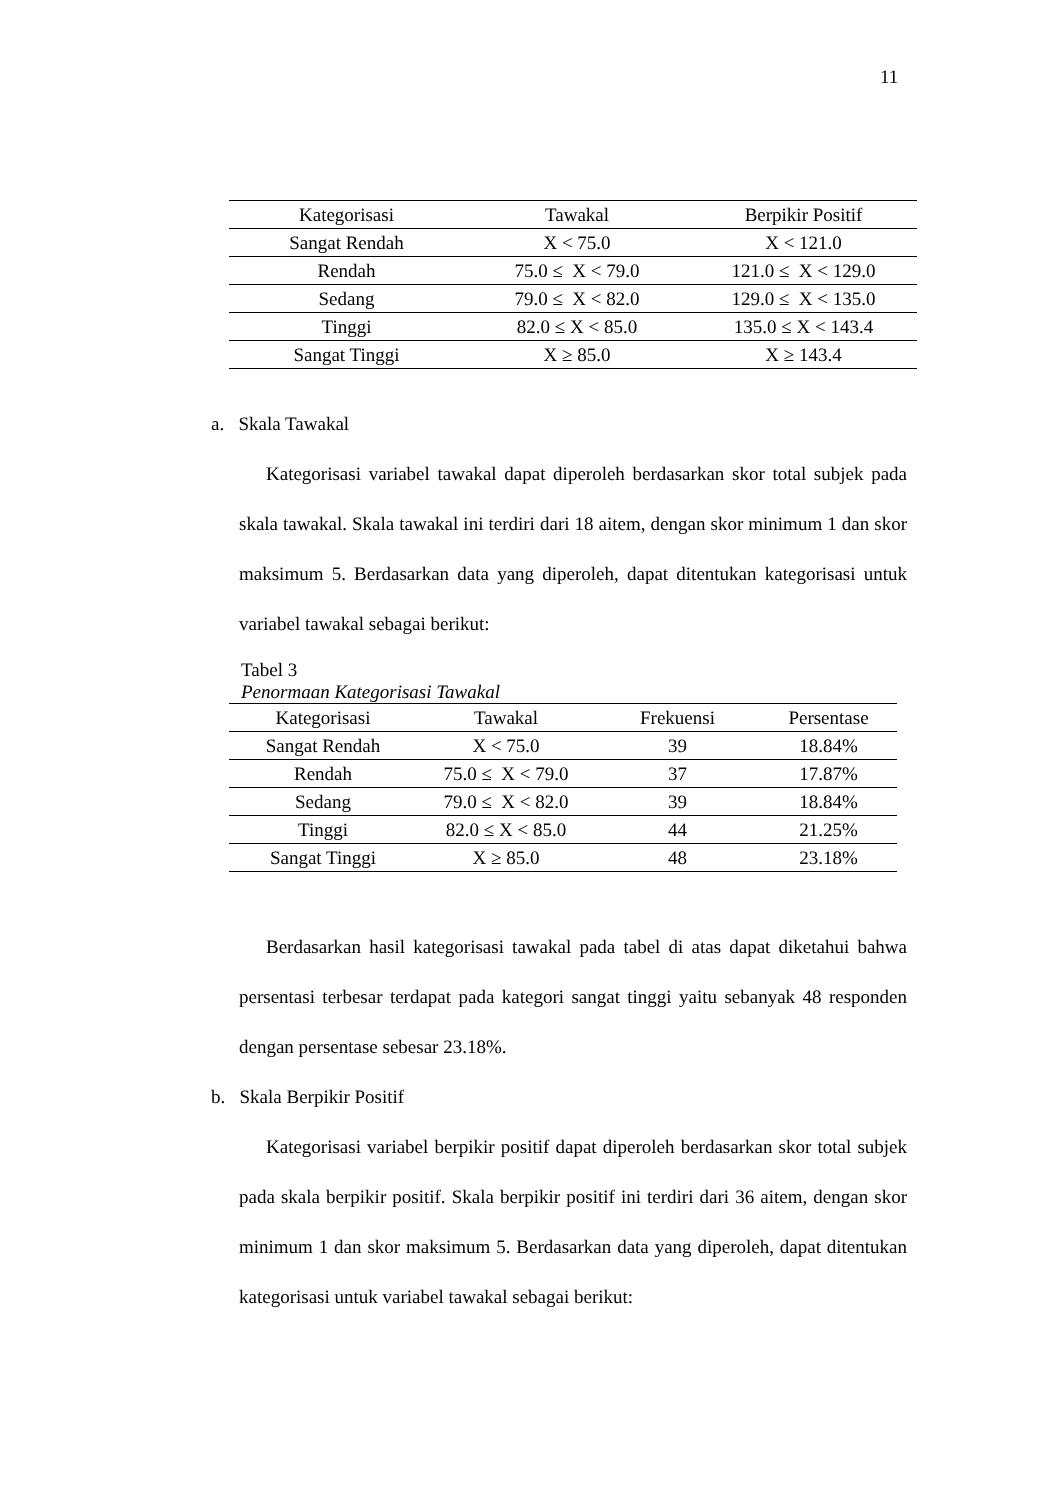11
| Kategorisasi | Tawakal | Berpikir Positif |
| --- | --- | --- |
| Sangat Rendah | X < 75.0 | X < 121.0 |
| Rendah | 75.0 ≤ X < 79.0 | 121.0 ≤ X < 129.0 |
| Sedang | 79.0 ≤ X < 82.0 | 129.0 ≤ X < 135.0 |
| Tinggi | 82.0 ≤ X < 85.0 | 135.0 ≤ X < 143.4 |
| Sangat Tinggi | X ≥ 85.0 | X ≥ 143.4 |
a. Skala Tawakal
Kategorisasi variabel tawakal dapat diperoleh berdasarkan skor total subjek pada skala tawakal. Skala tawakal ini terdiri dari 18 aitem, dengan skor minimum 1 dan skor maksimum 5. Berdasarkan data yang diperoleh, dapat ditentukan kategorisasi untuk variabel tawakal sebagai berikut:
Tabel 3
Penormaan Kategorisasi Tawakal
| Kategorisasi | Tawakal | Frekuensi | Persentase |
| --- | --- | --- | --- |
| Sangat Rendah | X < 75.0 | 39 | 18.84% |
| Rendah | 75.0 ≤ X < 79.0 | 37 | 17.87% |
| Sedang | 79.0 ≤ X < 82.0 | 39 | 18.84% |
| Tinggi | 82.0 ≤ X < 85.0 | 44 | 21.25% |
| Sangat Tinggi | X ≥ 85.0 | 48 | 23.18% |
Berdasarkan hasil kategorisasi tawakal pada tabel di atas dapat diketahui bahwa persentasi terbesar terdapat pada kategori sangat tinggi yaitu sebanyak 48 responden dengan persentase sebesar 23.18%.
b. Skala Berpikir Positif
Kategorisasi variabel berpikir positif dapat diperoleh berdasarkan skor total subjek pada skala berpikir positif. Skala berpikir positif ini terdiri dari 36 aitem, dengan skor minimum 1 dan skor maksimum 5. Berdasarkan data yang diperoleh, dapat ditentukan kategorisasi untuk variabel tawakal sebagai berikut: